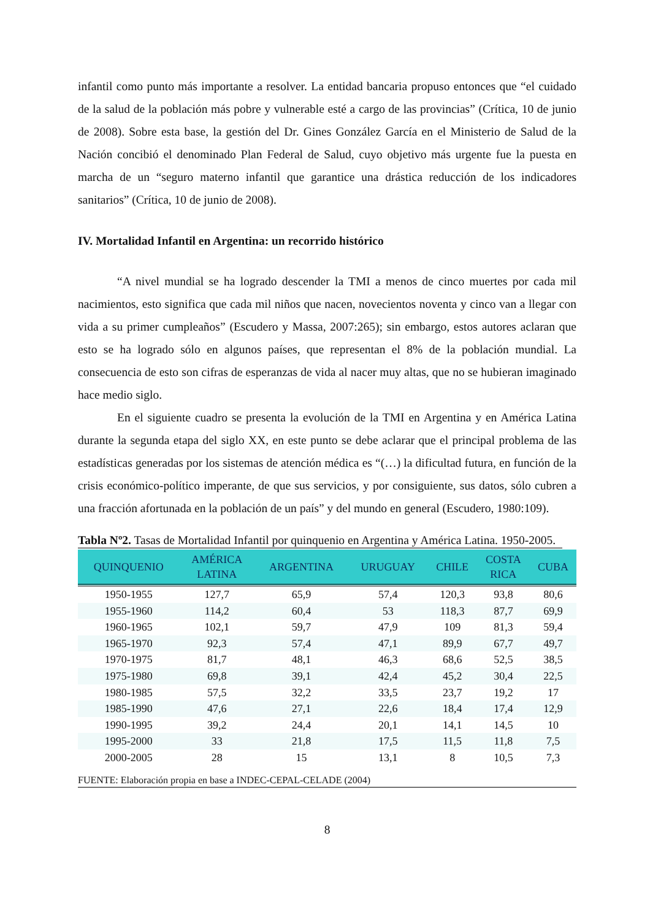infantil como punto más importante a resolver. La entidad bancaria propuso entonces que “el cuidado de la salud de la población más pobre y vulnerable esté a cargo de las provincias” (Crítica, 10 de junio de 2008). Sobre esta base, la gestión del Dr. Gines González García en el Ministerio de Salud de la Nación concibió el denominado Plan Federal de Salud, cuyo objetivo más urgente fue la puesta en marcha de un “seguro materno infantil que garantice una drástica reducción de los indicadores sanitarios” (Crítica, 10 de junio de 2008).
IV. Mortalidad Infantil en Argentina: un recorrido histórico
“A nivel mundial se ha logrado descender la TMI a menos de cinco muertes por cada mil nacimientos, esto significa que cada mil niños que nacen, novecientos noventa y cinco van a llegar con vida a su primer cumpleaños” (Escudero y Massa, 2007:265); sin embargo, estos autores aclaran que esto se ha logrado sólo en algunos países, que representan el 8% de la población mundial. La consecuencia de esto son cifras de esperanzas de vida al nacer muy altas, que no se hubieran imaginado hace medio siglo.
En el siguiente cuadro se presenta la evolución de la TMI en Argentina y en América Latina durante la segunda etapa del siglo XX, en este punto se debe aclarar que el principal problema de las estadísticas generadas por los sistemas de atención médica es “(…) la dificultad futura, en función de la crisis económico-político imperante, de que sus servicios, y por consiguiente, sus datos, sólo cubren a una fracción afortunada en la población de un país” y del mundo en general (Escudero, 1980:109).
Tabla Nº2. Tasas de Mortalidad Infantil por quinquenio en Argentina y América Latina. 1950-2005.
| QUINQUENIO | AMÉRICA LATINA | ARGENTINA | URUGUAY | CHILE | COSTA RICA | CUBA |
| --- | --- | --- | --- | --- | --- | --- |
| 1950-1955 | 127,7 | 65,9 | 57,4 | 120,3 | 93,8 | 80,6 |
| 1955-1960 | 114,2 | 60,4 | 53 | 118,3 | 87,7 | 69,9 |
| 1960-1965 | 102,1 | 59,7 | 47,9 | 109 | 81,3 | 59,4 |
| 1965-1970 | 92,3 | 57,4 | 47,1 | 89,9 | 67,7 | 49,7 |
| 1970-1975 | 81,7 | 48,1 | 46,3 | 68,6 | 52,5 | 38,5 |
| 1975-1980 | 69,8 | 39,1 | 42,4 | 45,2 | 30,4 | 22,5 |
| 1980-1985 | 57,5 | 32,2 | 33,5 | 23,7 | 19,2 | 17 |
| 1985-1990 | 47,6 | 27,1 | 22,6 | 18,4 | 17,4 | 12,9 |
| 1990-1995 | 39,2 | 24,4 | 20,1 | 14,1 | 14,5 | 10 |
| 1995-2000 | 33 | 21,8 | 17,5 | 11,5 | 11,8 | 7,5 |
| 2000-2005 | 28 | 15 | 13,1 | 8 | 10,5 | 7,3 |
FUENTE: Elaboración propia en base a INDEC-CEPAL-CELADE (2004)
8